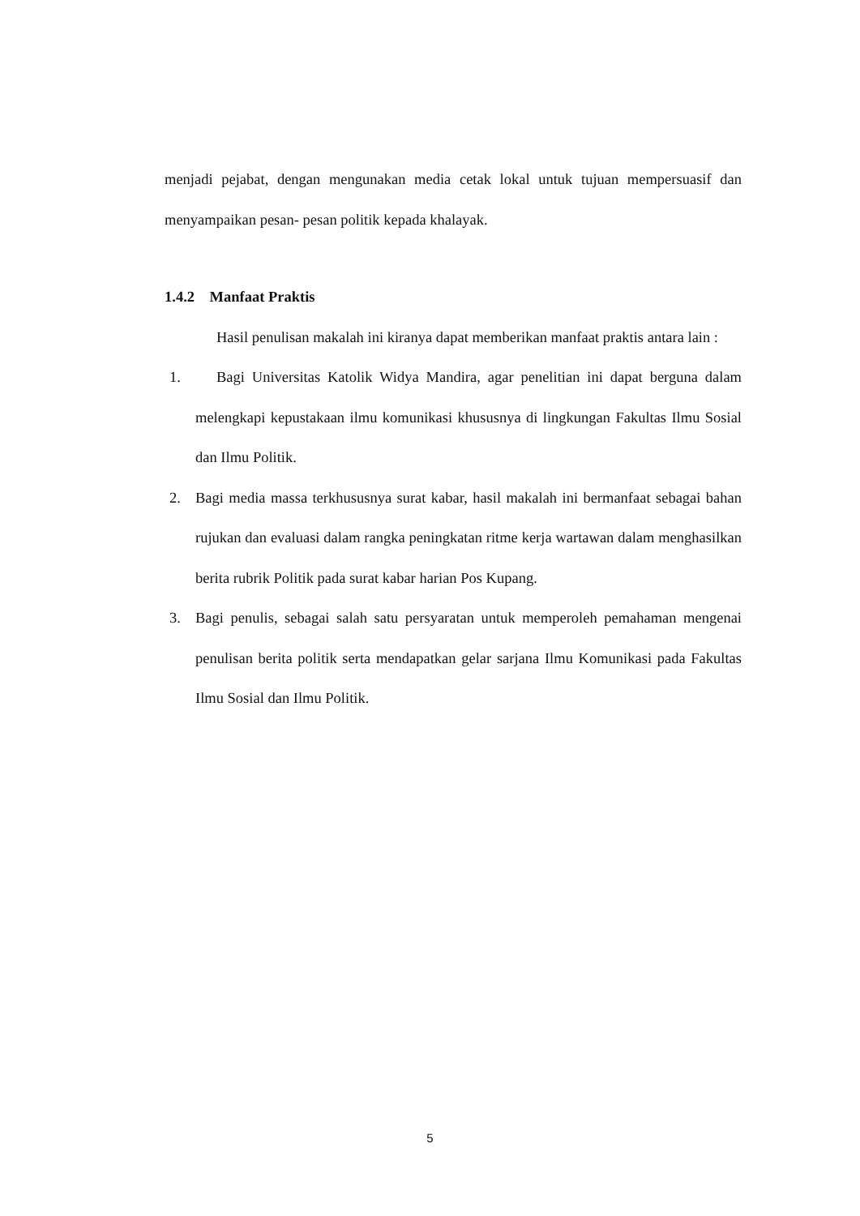menjadi pejabat, dengan mengunakan media cetak lokal untuk tujuan mempersuasif dan menyampaikan pesan- pesan politik kepada khalayak.
1.4.2 Manfaat Praktis
Hasil penulisan makalah ini kiranya dapat memberikan manfaat praktis antara lain :
1. Bagi Universitas Katolik Widya Mandira, agar penelitian ini dapat berguna dalam melengkapi kepustakaan ilmu komunikasi khususnya di lingkungan Fakultas Ilmu Sosial dan Ilmu Politik.
2. Bagi media massa terkhususnya surat kabar, hasil makalah ini bermanfaat sebagai bahan rujukan dan evaluasi dalam rangka peningkatan ritme kerja wartawan dalam menghasilkan berita rubrik Politik pada surat kabar harian Pos Kupang.
3. Bagi penulis, sebagai salah satu persyaratan untuk memperoleh pemahaman mengenai penulisan berita politik serta mendapatkan gelar sarjana Ilmu Komunikasi pada Fakultas Ilmu Sosial dan Ilmu Politik.
5